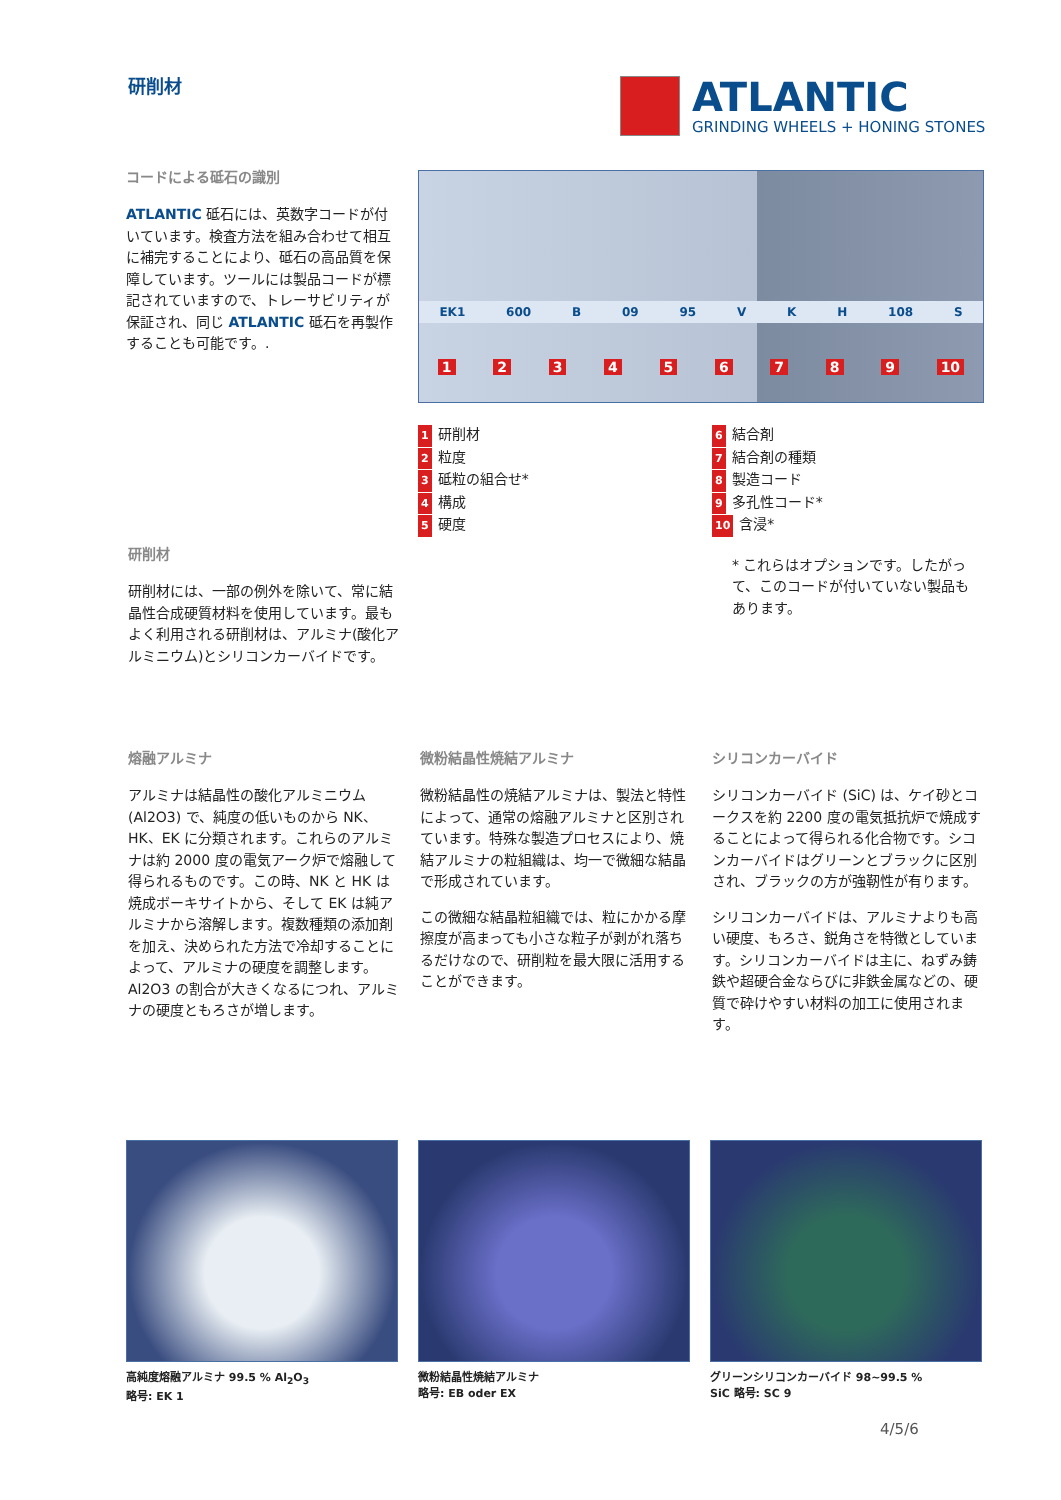研削材
ATLANTIC
GRINDING WHEELS + HONING STONES
コードによる砥石の識別
ATLANTIC 砥石には、英数字コードが付いています。検査方法を組み合わせて相互に補完することにより、砥石の高品質を保障しています。ツールには製品コードが標記されていますので、トレーサビリティが保証され、同じ ATLANTIC 砥石を再製作することも可能です。.
EK1 600 B 09 95 V K H 108 S
1 2 3 4 5 6 7 8 9 10
1 研削材
2 粒度
3 砥粒の組合せ*
4 構成
5 硬度
6 結合剤
7 結合剤の種類
8 製造コード
9 多孔性コード*
10 含浸*
* これらはオプションです。したがって、このコードが付いていない製品もあります。
研削材
研削材には、一部の例外を除いて、常に結晶性合成硬質材料を使用しています。最もよく利用される研削材は、アルミナ(酸化アルミニウム)とシリコンカーバイドです。
熔融アルミナ
アルミナは結晶性の酸化アルミニウム (Al2O3) で、純度の低いものから NK、HK、EK に分類されます。これらのアルミナは約 2000 度の電気アーク炉で熔融して得られるものです。この時、NK と HK は焼成ボーキサイトから、そして EK は純アルミナから溶解します。複数種類の添加剤を加え、決められた方法で冷却することによって、アルミナの硬度を調整します。Al2O3 の割合が大きくなるにつれ、アルミナの硬度ともろさが増します。
微粉結晶性焼結アルミナ
微粉結晶性の焼結アルミナは、製法と特性によって、通常の熔融アルミナと区別されています。特殊な製造プロセスにより、焼結アルミナの粒組織は、均一で微細な結晶で形成されています。
この微細な結晶粒組織では、粒にかかる摩擦度が高まっても小さな粒子が剥がれ落ちるだけなので、研削粒を最大限に活用することができます。
シリコンカーバイド
シリコンカーバイド (SiC) は、ケイ砂とコークスを約 2200 度の電気抵抗炉で焼成することによって得られる化合物です。シコンカーバイドはグリーンとブラックに区別され、ブラックの方が強靭性が有ります。
シリコンカーバイドは、アルミナよりも高い硬度、もろさ、鋭角さを特徴としています。シリコンカーバイドは主に、ねずみ鋳鉄や超硬合金ならびに非鉄金属などの、硬質で砕けやすい材料の加工に使用されます。
高純度熔融アルミナ 99.5 % Al<sub>2</sub>O<sub>3</sub>
略号: EK 1
微粉結晶性焼結アルミナ
略号: EB oder EX
グリーンシリコンカーバイド 98~99.5 %
SiC 略号: SC 9
4/5/6